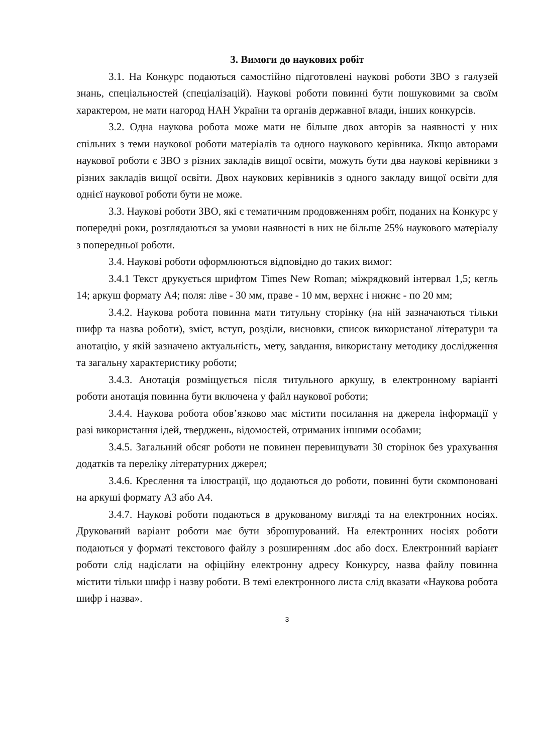3. Вимоги до наукових робіт
3.1. На Конкурс подаються самостійно підготовлені наукові роботи ЗВО з галузей знань, спеціальностей (спеціалізацій). Наукові роботи повинні бути пошуковими за своїм характером, не мати нагород НАН України та органів державної влади, інших конкурсів.
3.2. Одна наукова робота може мати не більше двох авторів за наявності у них спільних з теми наукової роботи матеріалів та одного наукового керівника. Якщо авторами наукової роботи є ЗВО з різних закладів вищої освіти, можуть бути два наукові керівники з різних закладів вищої освіти. Двох наукових керівників з одного закладу вищої освіти для однієї наукової роботи бути не може.
3.3. Наукові роботи ЗВО, які є тематичним продовженням робіт, поданих на Конкурс у попередні роки, розглядаються за умови наявності в них не більше 25% наукового матеріалу з попередньої роботи.
3.4. Наукові роботи оформлюються відповідно до таких вимог:
3.4.1 Текст друкується шрифтом Times New Roman; міжрядковий інтервал 1,5; кегль 14; аркуш формату А4; поля: ліве - 30 мм, праве - 10 мм, верхнє і нижнє - по 20 мм;
3.4.2. Наукова робота повинна мати титульну сторінку (на ній зазначаються тільки шифр та назва роботи), зміст, вступ, розділи, висновки, список використаної літератури та анотацію, у якій зазначено актуальність, мету, завдання, використану методику дослідження та загальну характеристику роботи;
3.4.3. Анотація розміщується після титульного аркушу, в електронному варіанті роботи анотація повинна бути включена у файл наукової роботи;
3.4.4. Наукова робота обов’язково має містити посилання на джерела інформації у разі використання ідей, тверджень, відомостей, отриманих іншими особами;
3.4.5. Загальний обсяг роботи не повинен перевищувати 30 сторінок без урахування додатків та переліку літературних джерел;
3.4.6. Креслення та ілюстрації, що додаються до роботи, повинні бути скомпоновані на аркуші формату А3 або А4.
3.4.7. Наукові роботи подаються в друкованому вигляді та на електронних носіях. Друкований варіант роботи має бути зброшурований. На електронних носіях роботи подаються у форматі текстового файлу з розширенням .doc або docx. Електронний варіант роботи слід надіслати на офіційну електронну адресу Конкурсу, назва файлу повинна містити тільки шифр і назву роботи. В темі електронного листа слід вказати «Наукова робота шифр і назва».
3